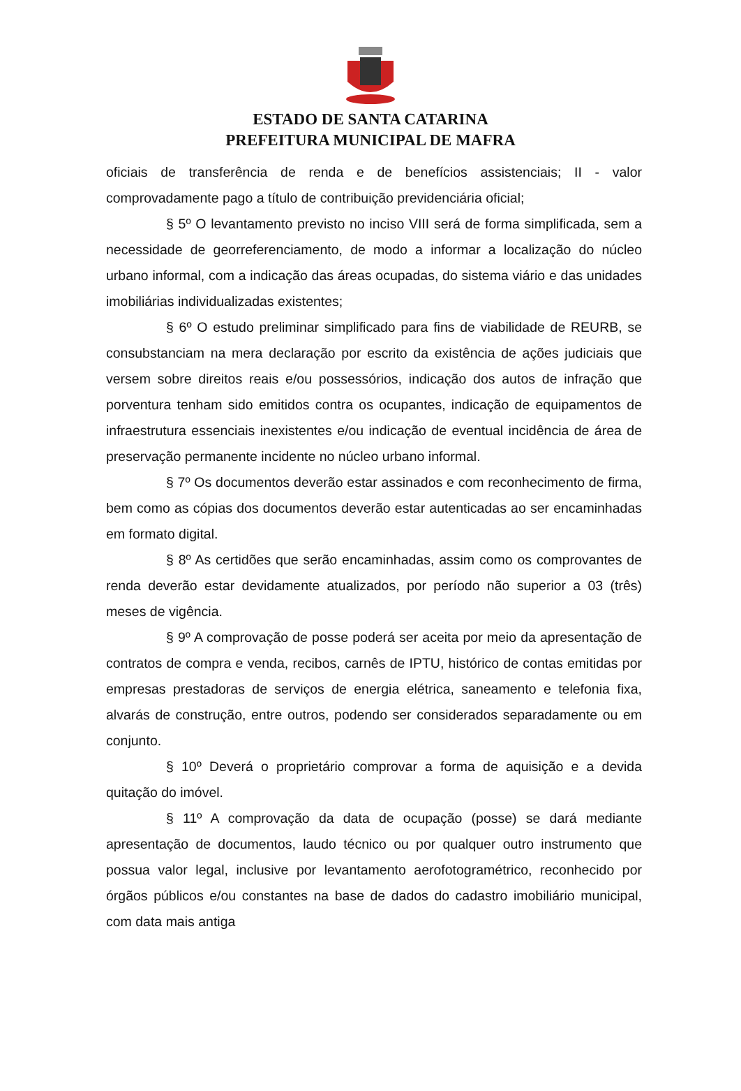ESTADO DE SANTA CATARINA
PREFEITURA MUNICIPAL DE MAFRA
oficiais de transferência de renda e de benefícios assistenciais; II - valor comprovadamente pago a título de contribuição previdenciária oficial;
§ 5º O levantamento previsto no inciso VIII será de forma simplificada, sem a necessidade de georreferenciamento, de modo a informar a localização do núcleo urbano informal, com a indicação das áreas ocupadas, do sistema viário e das unidades imobiliárias individualizadas existentes;
§ 6º O estudo preliminar simplificado para fins de viabilidade de REURB, se consubstanciam na mera declaração por escrito da existência de ações judiciais que versem sobre direitos reais e/ou possessórios, indicação dos autos de infração que porventura tenham sido emitidos contra os ocupantes, indicação de equipamentos de infraestrutura essenciais inexistentes e/ou indicação de eventual incidência de área de preservação permanente incidente no núcleo urbano informal.
§ 7º Os documentos deverão estar assinados e com reconhecimento de firma, bem como as cópias dos documentos deverão estar autenticadas ao ser encaminhadas em formato digital.
§ 8º As certidões que serão encaminhadas, assim como os comprovantes de renda deverão estar devidamente atualizados, por período não superior a 03 (três) meses de vigência.
§ 9º A comprovação de posse poderá ser aceita por meio da apresentação de contratos de compra e venda, recibos, carnês de IPTU, histórico de contas emitidas por empresas prestadoras de serviços de energia elétrica, saneamento e telefonia fixa, alvarás de construção, entre outros, podendo ser considerados separadamente ou em conjunto.
§ 10º Deverá o proprietário comprovar a forma de aquisição e a devida quitação do imóvel.
§ 11º A comprovação da data de ocupação (posse) se dará mediante apresentação de documentos, laudo técnico ou por qualquer outro instrumento que possua valor legal, inclusive por levantamento aerofotogramétrico, reconhecido por órgãos públicos e/ou constantes na base de dados do cadastro imobiliário municipal, com data mais antiga